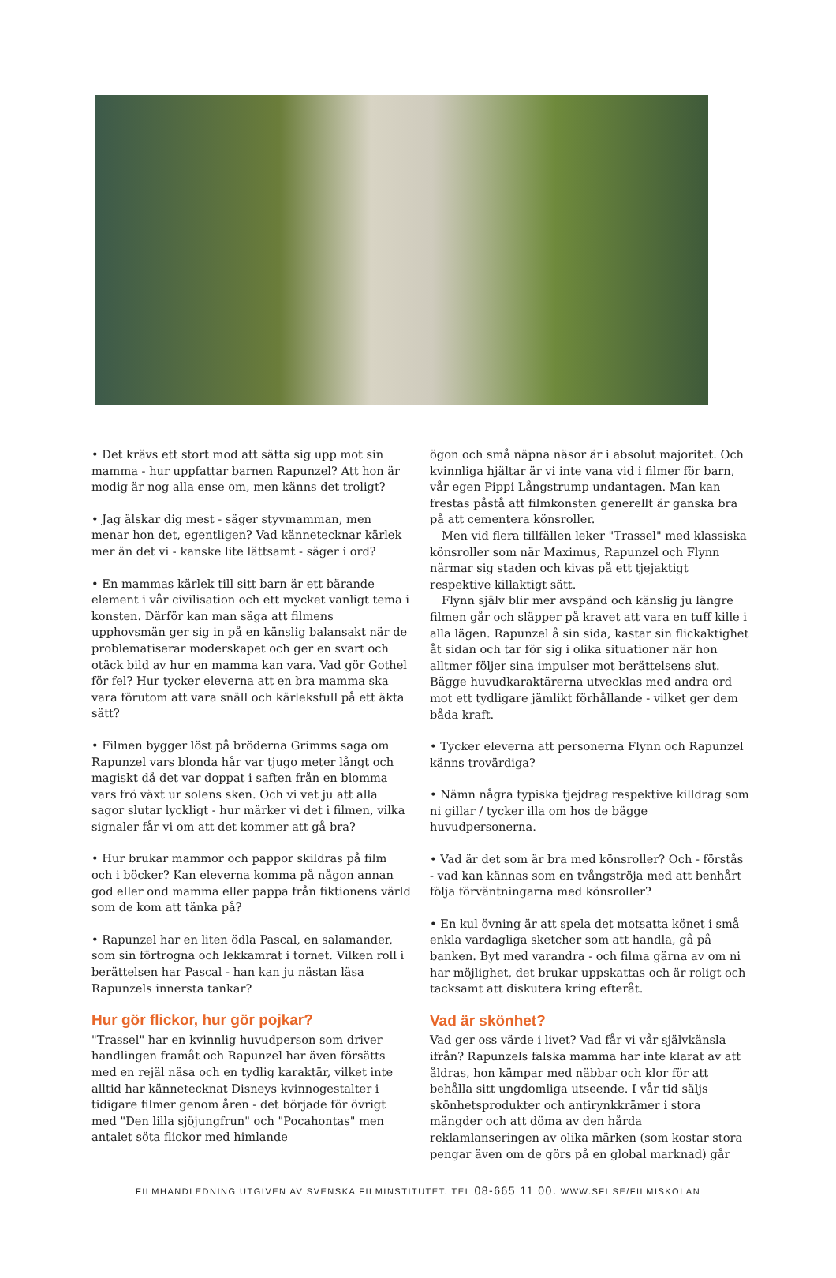• Det krävs ett stort mod att sätta sig upp mot sin mamma - hur uppfattar barnen Rapunzel? Att hon är modig är nog alla ense om, men känns det troligt?
• Jag älskar dig mest - säger styvmamman, men menar hon det, egentligen? Vad kännetecknar kärlek mer än det vi - kanske lite lättsamt - säger i ord?
• En mammas kärlek till sitt barn är ett bärande element i vår civilisation och ett mycket vanligt tema i konsten. Därför kan man säga att filmens upphovsmän ger sig in på en känslig balansakt när de problematiserar moderskapet och ger en svart och otäck bild av hur en mamma kan vara. Vad gör Gothel för fel? Hur tycker eleverna att en bra mamma ska vara förutom att vara snäll och kärleksfull på ett äkta sätt?
• Filmen bygger löst på bröderna Grimms saga om Rapunzel vars blonda hår var tjugo meter långt och magiskt då det var doppat i saften från en blomma vars frö växt ur solens sken. Och vi vet ju att alla sagor slutar lyckligt - hur märker vi det i filmen, vilka signaler får vi om att det kommer att gå bra?
• Hur brukar mammor och pappor skildras på film och i böcker? Kan eleverna komma på någon annan god eller ond mamma eller pappa från fiktionens värld som de kom att tänka på?
• Rapunzel har en liten ödla Pascal, en salamander, som sin förtrogna och lekkamrat i tornet. Vilken roll i berättelsen har Pascal - han kan ju nästan läsa Rapunzels innersta tankar?
Hur gör flickor, hur gör pojkar?
"Trassel" har en kvinnlig huvudperson som driver handlingen framåt och Rapunzel har även försätts med en rejäl näsa och en tydlig karaktär, vilket inte alltid har kännetecknat Disneys kvinnogestalter i tidigare filmer genom åren - det började för övrigt med "Den lilla sjöjungfrun" och "Pocahontas" men antalet söta flickor med himlande
ögon och små näpna näsor är i absolut majoritet. Och kvinnliga hjältar är vi inte vana vid i filmer för barn, vår egen Pippi Långstrump undantagen. Man kan frestas påstå att filmkonsten generellt är ganska bra på att cementera könsroller.
Men vid flera tillfällen leker "Trassel" med klassiska könsroller som när Maximus, Rapunzel och Flynn närmar sig staden och kivas på ett tjejaktigt respektive killaktigt sätt.
Flynn själv blir mer avspänd och känslig ju längre filmen går och släpper på kravet att vara en tuff kille i alla lägen. Rapunzel å sin sida, kastar sin flickaktighet åt sidan och tar för sig i olika situationer när hon alltmer följer sina impulser mot berättelsens slut. Bägge huvudkaraktärerna utvecklas med andra ord mot ett tydligare jämlikt förhållande - vilket ger dem båda kraft.
• Tycker eleverna att personerna Flynn och Rapunzel känns trovärdiga?
• Nämn några typiska tjejdrag respektive killdrag som ni gillar / tycker illa om hos de bägge huvudpersonerna.
• Vad är det som är bra med könsroller? Och - förstås - vad kan kännas som en tvångströja med att benhårt följa förväntningarna med könsroller?
• En kul övning är att spela det motsatta könet i små enkla vardagliga sketcher som att handla, gå på banken. Byt med varandra - och filma gärna av om ni har möjlighet, det brukar uppskattas och är roligt och tacksamt att diskutera kring efteråt.
Vad är skönhet?
Vad ger oss värde i livet? Vad får vi vår självkänsla ifrån? Rapunzels falska mamma har inte klarat av att åldras, hon kämpar med näbbar och klor för att behålla sitt ungdomliga utseende. I vår tid säljs skönhetsprodukter och antirynkkrämer i stora mängder och att döma av den hårda reklamlanseringen av olika märken (som kostar stora pengar även om de görs på en global marknad) går
FILMHANDLEDNING UTGIVEN AV SVENSKA FILMINSTITUTET. TEL 08-665 11 00. WWW.SFI.SE/FILMISKOLAN